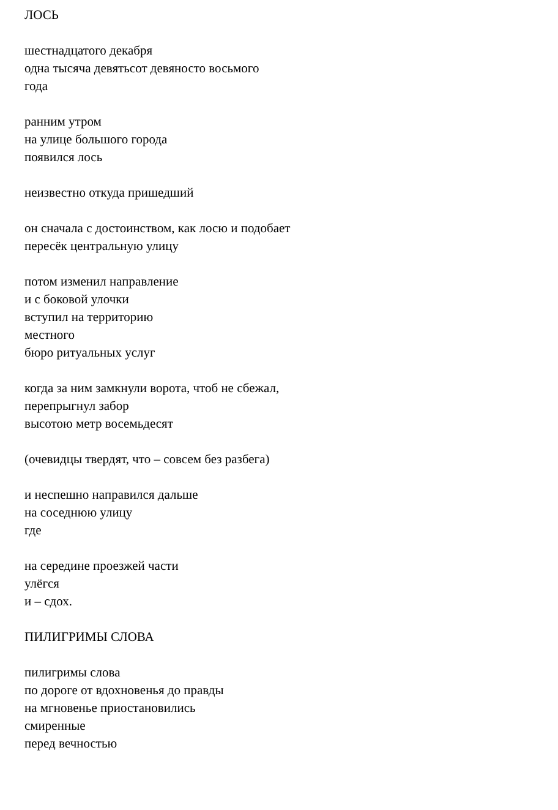ЛОСЬ
шестнадцатого декабря
одна тысяча девятьсот девяносто восьмого
года
ранним утром
на улице большого города
появился лось
неизвестно откуда пришедший
он сначала с достоинством, как лосю и подобает
пересёк центральную улицу
потом изменил направление
и с боковой улочки
вступил на территорию
местного
бюро ритуальных услуг
когда за ним замкнули ворота, чтоб не сбежал,
перепрыгнул забор
высотою метр восемьдесят
(очевидцы твердят, что – совсем без разбега)
и неспешно направился дальше
на соседнюю улицу
где
на середине проезжей части
улёгся
и – сдох.
ПИЛИГРИМЫ СЛОВА
пилигримы слова
по дороге от вдохновенья до правды
на мгновенье приостановились
смиренные
перед вечностью